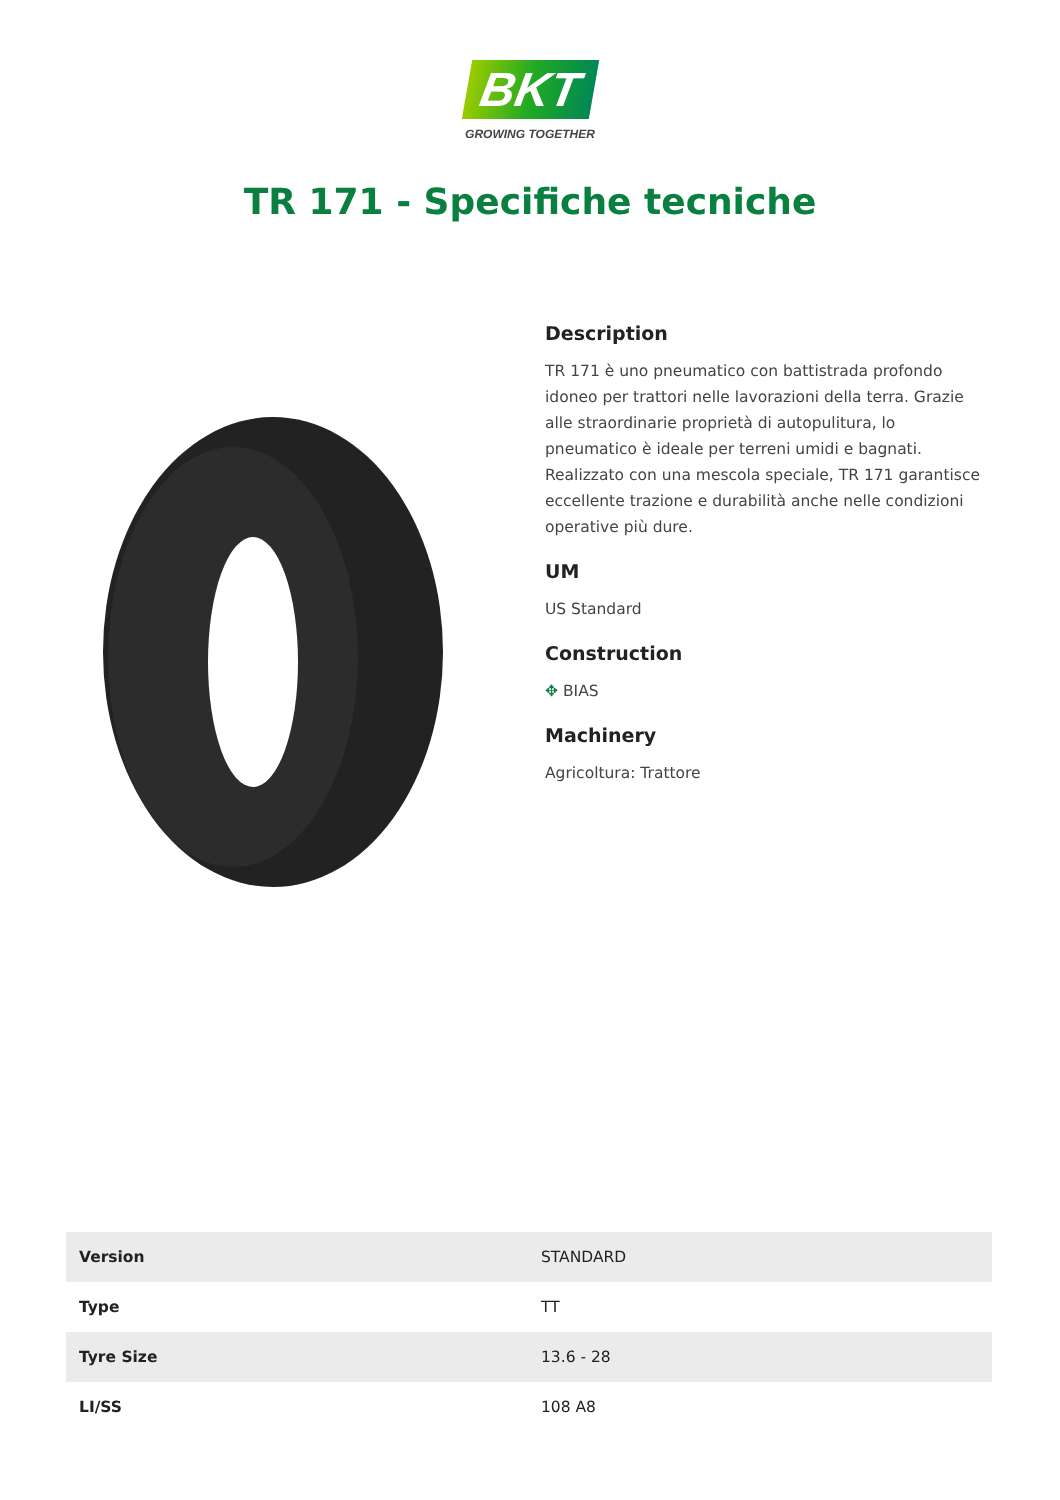BKT
GROWING TOGETHER
TR 171 - Specifiche tecniche
Description
TR 171 è uno pneumatico con battistrada profondo idoneo per trattori nelle lavorazioni della terra. Grazie alle straordinarie proprietà di autopulitura, lo pneumatico è ideale per terreni umidi e bagnati. Realizzato con una mescola speciale, TR 171 garantisce eccellente trazione e durabilità anche nelle condizioni operative più dure.
UM
US Standard
Construction
✥ BIAS
Machinery
Agricoltura: Trattore
| Version | STANDARD |
| Type | TT |
| Tyre Size | 13.6 - 28 |
| LI/SS | 108 A8 |